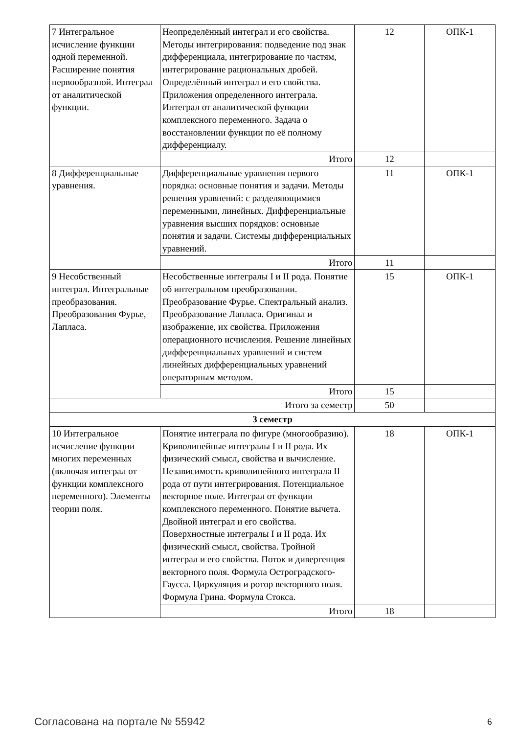| 7 Интегральное исчисление функции одной переменной. Расширение понятия первообразной. Интеграл от аналитической функции. | Неопределённый интеграл и его свойства. Методы интегрирования: подведение под знак дифференциала, интегрирование по частям, интегрирование рациональных дробей. Определённый интеграл и его свойства. Приложения определенного интеграла. Интеграл от аналитической функции комплексного переменного. Задача о восстановлении функции по её полному дифференциалу. | 12 | ОПК-1 |
| | Итого | 12 | |
| 8 Дифференциальные уравнения. | Дифференциальные уравнения первого порядка: основные понятия и задачи. Методы решения уравнений: с разделяющимися переменными, линейных. Дифференциальные уравнения высших порядков: основные понятия и задачи. Системы дифференциальных уравнений. | 11 | ОПК-1 |
| | Итого | 11 | |
| 9 Несобственный интеграл. Интегральные преобразования. Преобразования Фурье, Лапласа. | Несобственные интегралы I и II рода. Понятие об интегральном преобразовании. Преобразование Фурье. Спектральный анализ. Преобразование Лапласа. Оригинал и изображение, их свойства. Приложения операционного исчисления. Решение линейных дифференциальных уравнений и систем линейных дифференциальных уравнений операторным методом. | 15 | ОПК-1 |
| | Итого | 15 | |
| Итого за семестр | | 50 | |
| 3 семестр | | | |
| 10 Интегральное исчисление функции многих переменных (включая интеграл от функции комплексного переменного). Элементы теории поля. | Понятие интеграла по фигуре (многообразию). Криволинейные интегралы I и II рода. Их физический смысл, свойства и вычисление. Независимость криволинейного интеграла II рода от пути интегрирования. Потенциальное векторное поле. Интеграл от функции комплексного переменного. Понятие вычета. Двойной интеграл и его свойства. Поверхностные интегралы I и II рода. Их физический смысл, свойства. Тройной интеграл и его свойства. Поток и дивергенция векторного поля. Формула Остроградского-Гаусса. Циркуляция и ротор векторного поля. Формула Грина. Формула Стокса. | 18 | ОПК-1 |
| | Итого | 18 | |
Согласована на портале № 55942 6